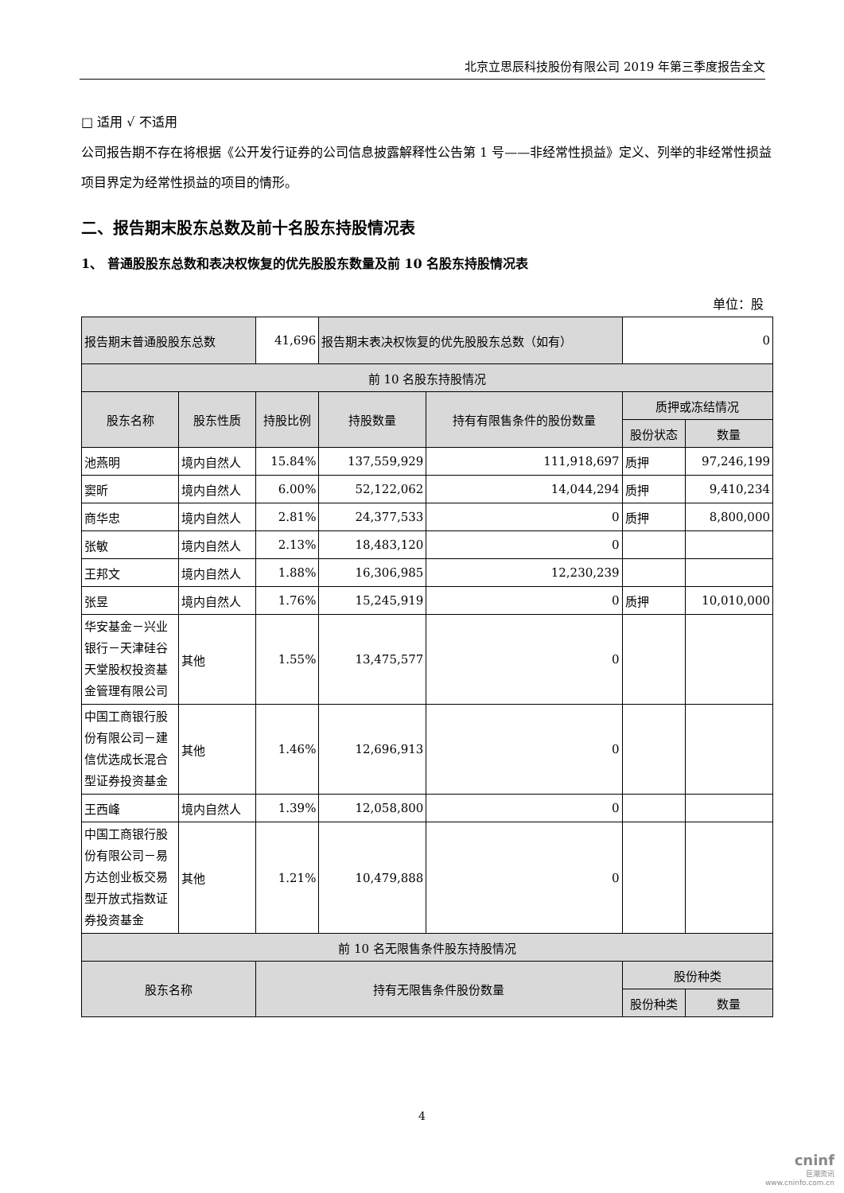北京立思辰科技股份有限公司 2019 年第三季度报告全文
□ 适用 √ 不适用
公司报告期不存在将根据《公开发行证券的公司信息披露解释性公告第 1 号——非经常性损益》定义、列举的非经常性损益项目界定为经常性损益的项目的情形。
二、报告期末股东总数及前十名股东持股情况表
1、 普通股股东总数和表决权恢复的优先股股东数量及前 10 名股东持股情况表
单位：股
| 报告期末普通股股东总数 | | 41,696 | 报告期末表决权恢复的优先股股东总数（如有） | | 0 | |
| 前 10 名股东持股情况 | | | | | | |
| 股东名称 | 股东性质 | 持股比例 | 持股数量 | 持有有限售条件的股份数量 | 质押或冻结情况 | |
| | | | | | 股份状态 | 数量 |
| 池燕明 | 境内自然人 | 15.84% | 137,559,929 | 111,918,697 | 质押 | 97,246,199 |
| 窦昕 | 境内自然人 | 6.00% | 52,122,062 | 14,044,294 | 质押 | 9,410,234 |
| 商华忠 | 境内自然人 | 2.81% | 24,377,533 | 0 | 质押 | 8,800,000 |
| 张敏 | 境内自然人 | 2.13% | 18,483,120 | 0 | | |
| 王邦文 | 境内自然人 | 1.88% | 16,306,985 | 12,230,239 | | |
| 张昱 | 境内自然人 | 1.76% | 15,245,919 | 0 | 质押 | 10,010,000 |
| 华安基金－兴业银行－天津硅谷天堂股权投资基金管理有限公司 | 其他 | 1.55% | 13,475,577 | 0 | | |
| 中国工商银行股份有限公司－建信优选成长混合型证券投资基金 | 其他 | 1.46% | 12,696,913 | 0 | | |
| 王西峰 | 境内自然人 | 1.39% | 12,058,800 | 0 | | |
| 中国工商银行股份有限公司－易方达创业板交易型开放式指数证券投资基金 | 其他 | 1.21% | 10,479,888 | 0 | | |
| 前 10 名无限售条件股东持股情况 | | | | | | |
| 股东名称 | | 持有无限售条件股份数量 | | | 股份种类 | |
| | | | | | 股份种类 | 数量 |
4
cninf
巨潮资讯
www.cninfo.com.cn